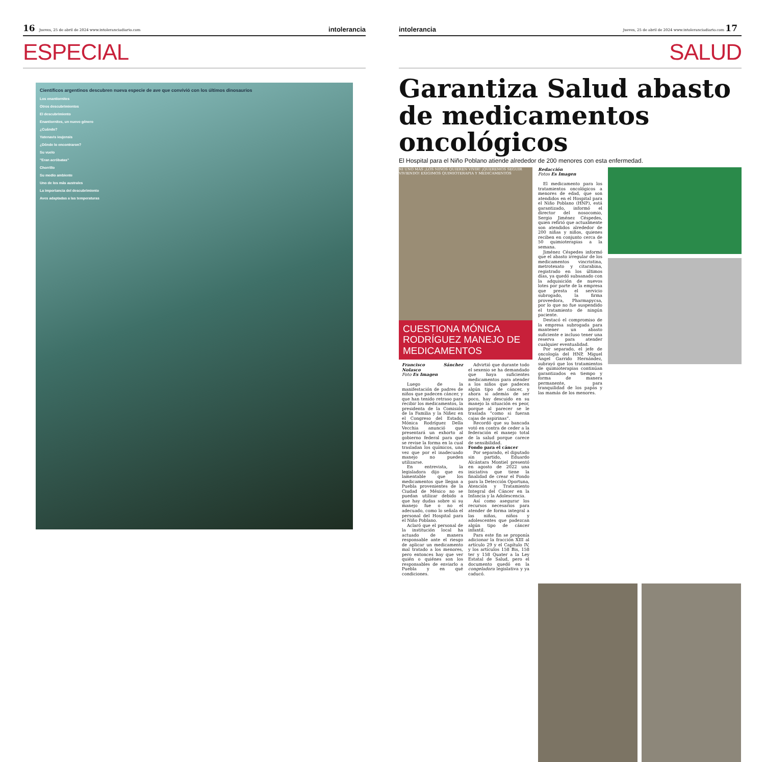16 Jueves, 25 de abril de 2024 www.intoleranciadiario.com
intolerancia
ESPECIAL
Científicos argentinos descubren nueva especie de ave que convivió con los últimos dinosaurios
Los enantiornites
Otros descubrimientos
El descubrimiento
Enantiornites, un nuevo género
¿Cuándo?
Yatenavis ieujensis
¿Dónde lo encontraron?
Su vuelo
"Eran acróbatas"
Chorrillo
Su medio ambiente
Uno de los más australes
La importancia del descubrimiento
Aves adaptadas a las temperaturas
intolerancia
Jueves, 25 de abril de 2024 www.intoleranciadiario.com 17
SALUD
Garantiza Salud abasto de medicamentos oncológicos
El Hospital para el Niño Poblano atiende alrededor de 200 menores con esta enfermedad.
NI UNO MÁS ¡LOS NIÑOS QUIEREN VIVIR! ¡QUEREMOS SEGUIR VIVIENDO! EXIGIMOS QUIMIOTERAPIA Y MEDICAMENTOS
CUESTIONA MÓNICA RODRÍGUEZ MANEJO DE MEDICAMENTOS
Francisco Sánchez Nolasco
Foto Es Imagen
Luego de la manifestación de padres de niños que padecen cáncer, y que han tenido retraso para recibir los medicamentos, la presidenta de la Comisión de la Familia y la Niñez en el Congreso del Estado, Mónica Rodríguez Della Vecchia anunció que presentará un exhorto al gobierno federal para que se revise la forma en la cual trasladan los químicos, una vez que por el inadecuado manejo no pueden utilizarse.
En entrevista, la legisladora dijo que es lamentable que los medicamentos que llegan a Puebla provenientes de la Ciudad de México no se puedan utilizar debido a que hay dudas sobre si su manejo fue o no el adecuado, como lo señala el personal del Hospital para el Niño Poblano.
Aclaró que el personal de la institución local ha actuado de manera responsable ante el riesgo de aplicar un medicamento mal tratado a los menores, pero entonces hay que ver quién o quiénes son los responsables de enviarlo a Puebla y en qué condiciones.
Advirtió que durante todo el sexenio se ha demandado que haya suficientes medicamentos para atender a los niños que padecen algún tipo de cáncer, y ahora si además de ser poco, hay descuido en su manejo la situación es peor, porque al parecer se le traslada “como si fueran cajas de aspirinas”.
Recordó que su bancada votó en contra de ceder a la federación el manejo total de la salud porque carece de sensibilidad.
Fondo para el cáncer
Por separado, el diputado sin partido, Eduardo Alcántara Montiel presentó en agosto de 2022 una iniciativa que tiene la finalidad de crear el Fondo para la Detección Oportuna, Atención y Tratamiento Integral del Cáncer en la Infancia y la Adolescencia.
Así como asegurar los recursos necesarios para atender de forma integral a las niñas, niños y adolescentes que padezcan algún tipo de cáncer infantil.
Para este fin se proponía adicionar la fracción XIII al artículo 29 y el Capítulo IV, y los artículos 158 Bis, 158 ter y 158 Quater a la Ley Estatal de Salud, pero el documento quedó en la congeladora legislativa y ya caducó.
Redacción
Fotos Es Imagen
El medicamento para los tratamientos oncológicos a menores de edad, que son atendidos en el Hospital para el Niño Poblano (HNP), está garantizado, informó el director del nosocomio, Sergio Jiménez Céspedes, quien refirió que actualmente son atendidos alrededor de 200 niñas y niños, quienes reciben en conjunto cerca de 50 quimioterapias a la semana.
Jiménez Céspedes informó que el abasto irregular de los medicamentos vincristina, metrotexato y citarabina, registrado en los últimos días, ya quedó subsanado con la adquisición de nuevos lotes por parte de la empresa que presta el servicio subrogado, la firma proveedora, Pharmapycsa, por lo que no fue suspendido el tratamiento de ningún paciente.
Destacó el compromiso de la empresa subrogada para mantener un abasto suficiente e incluso tener una reserva para atender cualquier eventualidad.
Por separado, el jefe de oncología del HNP, Miguel Ángel Garrido Hernández, subrayó que los tratamientos de quimioterapias continúan garantizados en tiempo y forma de manera permanente, para tranquilidad de los papás y las mamás de los menores.